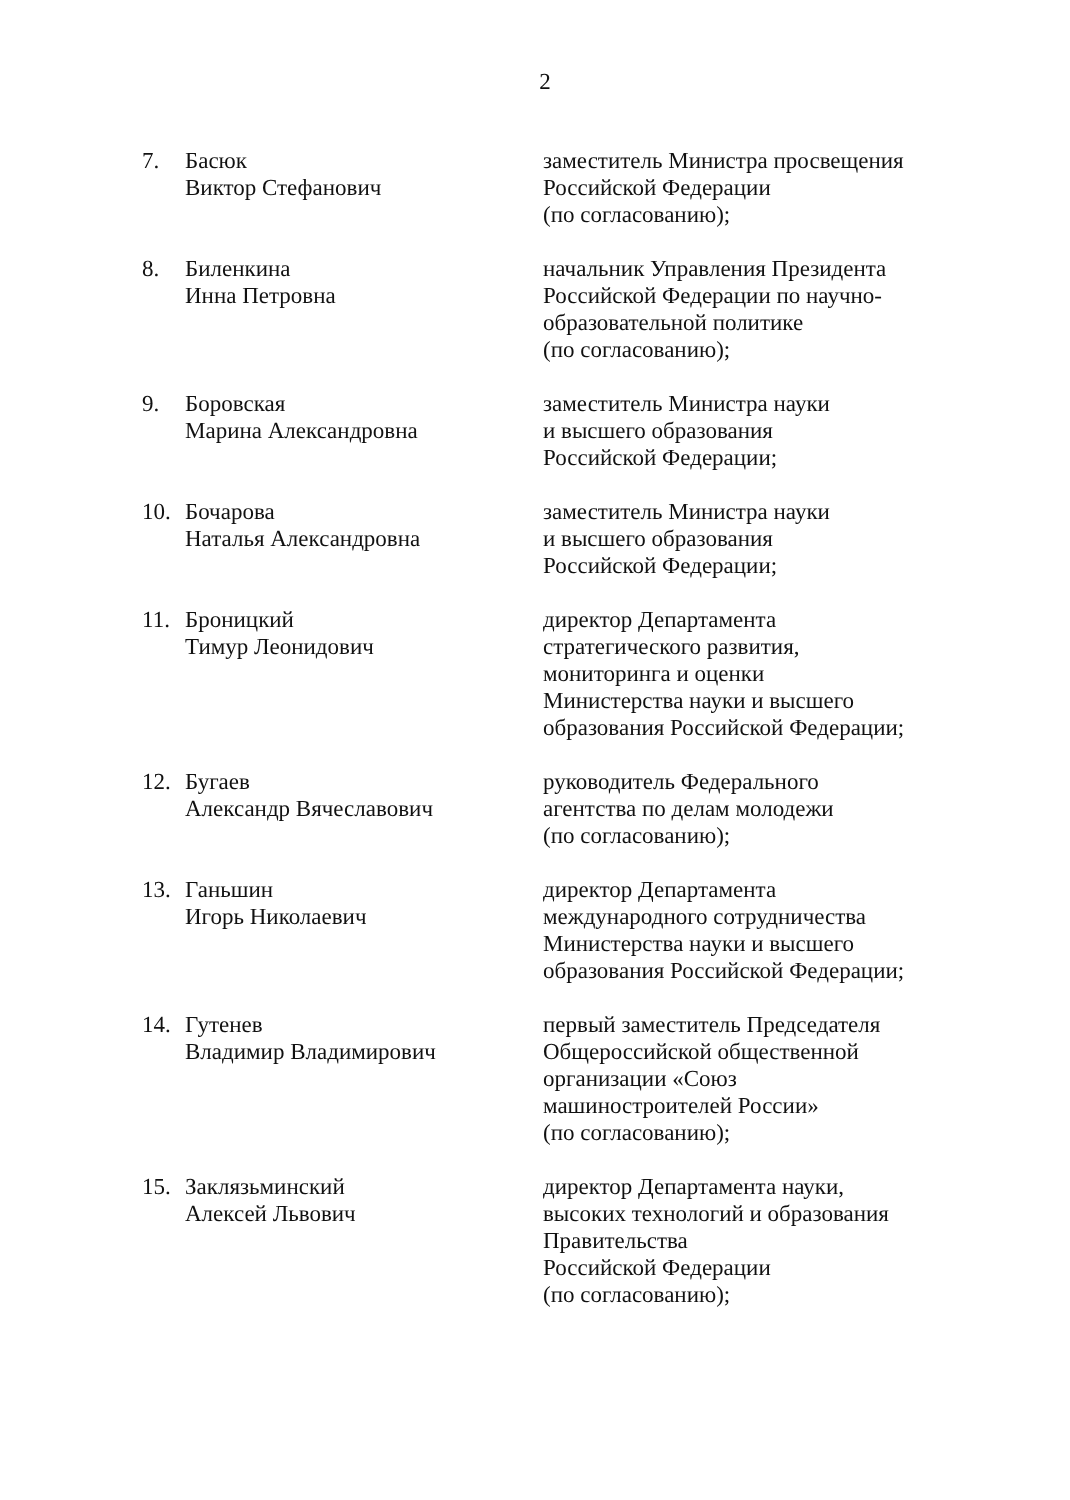2
7. Басюк
Виктор Стефанович
заместитель Министра просвещения
Российской Федерации
(по согласованию);
8. Биленкина
Инна Петровна
начальник Управления Президента
Российской Федерации по научно-
образовательной политике
(по согласованию);
9. Боровская
Марина Александровна
заместитель Министра науки
и высшего образования
Российской Федерации;
10. Бочарова
Наталья Александровна
заместитель Министра науки
и высшего образования
Российской Федерации;
11. Броницкий
Тимур Леонидович
директор Департамента
стратегического развития,
мониторинга и оценки
Министерства науки и высшего
образования Российской Федерации;
12. Бугаев
Александр Вячеславович
руководитель Федерального
агентства по делам молодежи
(по согласованию);
13. Ганьшин
Игорь Николаевич
директор Департамента
международного сотрудничества
Министерства науки и высшего
образования Российской Федерации;
14. Гутенев
Владимир Владимирович
первый заместитель Председателя
Общероссийской общественной
организации «Союз
машиностроителей России»
(по согласованию);
15. Заклязьминский
Алексей Львович
директор Департамента науки,
высоких технологий и образования
Правительства
Российской Федерации
(по согласованию);